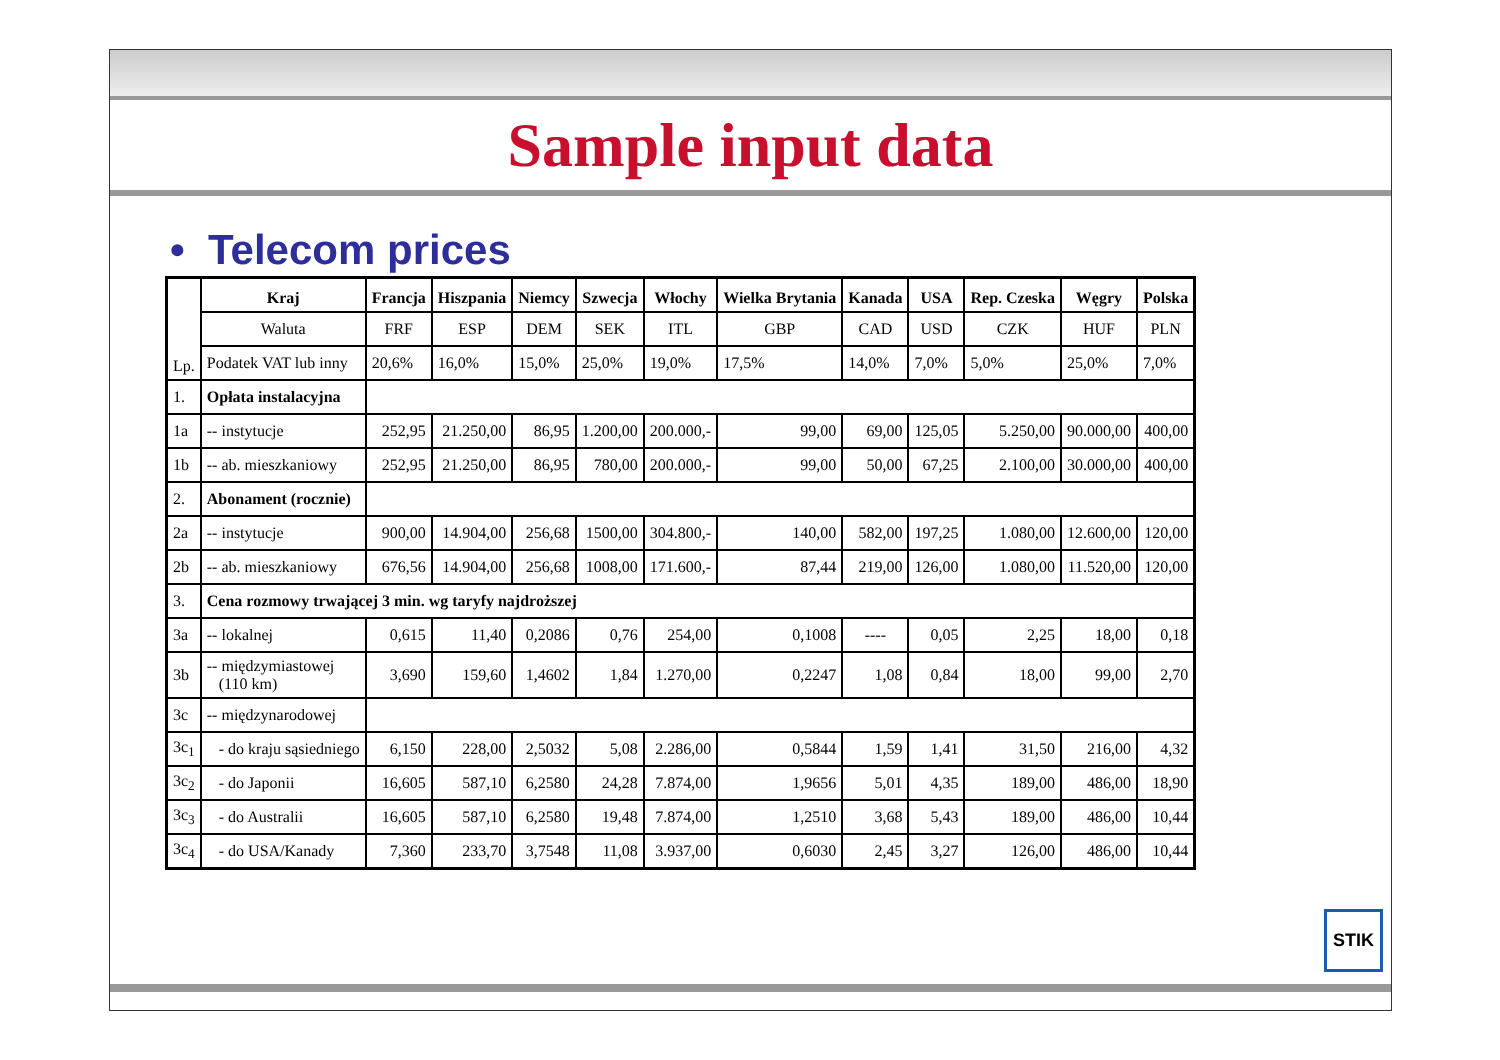Sample input data
• Telecom prices
| Lp. | Kraj | Francja | Hiszpania | Niemcy | Szwecja | Włochy | Wielka Brytania | Kanada | USA | Rep. Czeska | Węgry | Polska |
| --- | --- | --- | --- | --- | --- | --- | --- | --- | --- | --- | --- | --- |
| | Waluta | FRF | ESP | DEM | SEK | ITL | GBP | CAD | USD | CZK | HUF | PLN |
| | Podatek VAT lub inny | 20,6% | 16,0% | 15,0% | 25,0% | 19,0% | 17,5% | 14,0% | 7,0% | 5,0% | 25,0% | 7,0% |
| 1. | Opłata instalacyjna | | | | | | | | | | | |
| 1a | -- instytucje | 252,95 | 21.250,00 | 86,95 | 1.200,00 | 200.000,- | 99,00 | 69,00 | 125,05 | 5.250,00 | 90.000,00 | 400,00 |
| 1b | -- ab. mieszkaniowy | 252,95 | 21.250,00 | 86,95 | 780,00 | 200.000,- | 99,00 | 50,00 | 67,25 | 2.100,00 | 30.000,00 | 400,00 |
| 2. | Abonament (rocznie) | | | | | | | | | | | |
| 2a | -- instytucje | 900,00 | 14.904,00 | 256,68 | 1500,00 | 304.800,- | 140,00 | 582,00 | 197,25 | 1.080,00 | 12.600,00 | 120,00 |
| 2b | -- ab. mieszkaniowy | 676,56 | 14.904,00 | 256,68 | 1008,00 | 171.600,- | 87,44 | 219,00 | 126,00 | 1.080,00 | 11.520,00 | 120,00 |
| 3. | Cena rozmowy trwającej 3 min. wg taryfy najdroższej | | | | | | | | | | | |
| 3a | -- lokalnej | 0,615 | 11,40 | 0,2086 | 0,76 | 254,00 | 0,1008 | ---- | 0,05 | 2,25 | 18,00 | 0,18 |
| 3b | -- międzymiastowej (110 km) | 3,690 | 159,60 | 1,4602 | 1,84 | 1.270,00 | 0,2247 | 1,08 | 0,84 | 18,00 | 99,00 | 2,70 |
| 3c | -- międzynarodowej | | | | | | | | | | | |
| 3c<sub>1</sub> | - do kraju sąsiedniego | 6,150 | 228,00 | 2,5032 | 5,08 | 2.286,00 | 0,5844 | 1,59 | 1,41 | 31,50 | 216,00 | 4,32 |
| 3c<sub>2</sub> | - do Japonii | 16,605 | 587,10 | 6,2580 | 24,28 | 7.874,00 | 1,9656 | 5,01 | 4,35 | 189,00 | 486,00 | 18,90 |
| 3c<sub>3</sub> | - do Australii | 16,605 | 587,10 | 6,2580 | 19,48 | 7.874,00 | 1,2510 | 3,68 | 5,43 | 189,00 | 486,00 | 10,44 |
| 3c<sub>4</sub> | - do USA/Kanady | 7,360 | 233,70 | 3,7548 | 11,08 | 3.937,00 | 0,6030 | 2,45 | 3,27 | 126,00 | 486,00 | 10,44 |
STIK